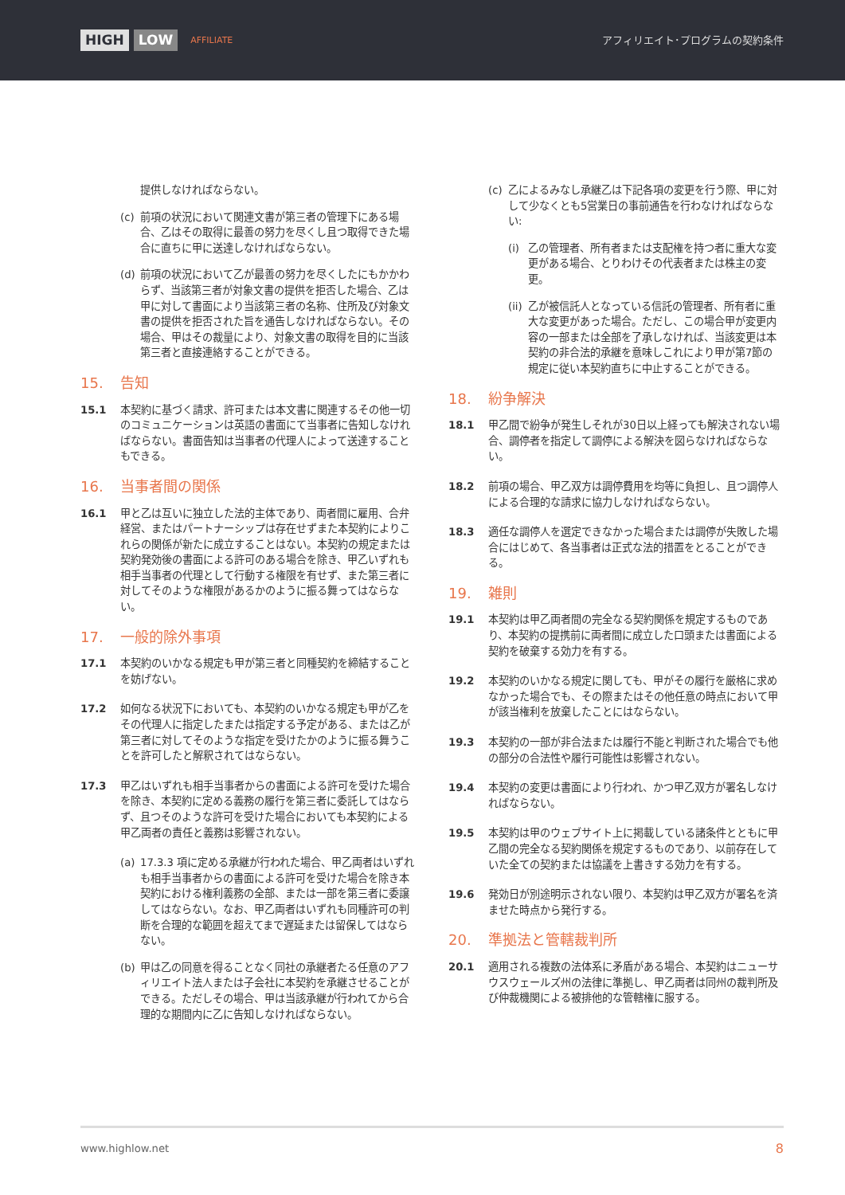HIGH LOW AFFILIATE
アフィリエイト･プログラムの契約条件
提供しなければならない。
(c) 前項の状況において関連文書が第三者の管理下にある場合、乙はその取得に最善の努力を尽くし且つ取得できた場合に直ちに甲に送達しなければならない。
(d) 前項の状況において乙が最善の努力を尽くしたにもかかわらず、当該第三者が対象文書の提供を拒否した場合、乙は甲に対して書面により当該第三者の名称、住所及び対象文書の提供を拒否された旨を通告しなければならない。その場合、甲はその裁量により、対象文書の取得を目的に当該第三者と直接連絡することができる。
15. 告知
15.1 本契約に基づく請求、許可または本文書に関連するその他一切のコミュニケーションは英語の書面にて当事者に告知しなければならない。書面告知は当事者の代理人によって送達することもできる。
16. 当事者間の関係
16.1 甲と乙は互いに独立した法的主体であり、両者間に雇用、合弁経営、またはパートナーシップは存在せずまた本契約によりこれらの関係が新たに成立することはない。本契約の規定または契約発効後の書面による許可のある場合を除き、甲乙いずれも相手当事者の代理として行動する権限を有せず、また第三者に対してそのような権限があるかのように振る舞ってはならない。
17. 一般的除外事項
17.1 本契約のいかなる規定も甲が第三者と同種契約を締結することを妨げない。
17.2 如何なる状況下においても、本契約のいかなる規定も甲が乙をその代理人に指定したまたは指定する予定がある、または乙が第三者に対してそのような指定を受けたかのように振る舞うことを許可したと解釈されてはならない。
17.3 甲乙はいずれも相手当事者からの書面による許可を受けた場合を除き、本契約に定める義務の履行を第三者に委託してはならず、且つそのような許可を受けた場合においても本契約による甲乙両者の責任と義務は影響されない。
(a) 17.3.3 項に定める承継が行われた場合、甲乙両者はいずれも相手当事者からの書面による許可を受けた場合を除き本契約における権利義務の全部、または一部を第三者に委譲してはならない。なお、甲乙両者はいずれも同種許可の判断を合理的な範囲を超えてまで遅延または留保してはならない。
(b) 甲は乙の同意を得ることなく同社の承継者たる任意のアフィリエイト法人または子会社に本契約を承継させることができる。ただしその場合、甲は当該承継が行われてから合理的な期間内に乙に告知しなければならない。
(c) 乙によるみなし承継乙は下記各項の変更を行う際、甲に対して少なくとも5営業日の事前通告を行わなければならない:
(i) 乙の管理者、所有者または支配権を持つ者に重大な変更がある場合、とりわけその代表者または株主の変更。
(ii)
乙が被信託人となっている信託の管理者、所有者に重大な変更があった場合。ただし、この場合甲が変更内容の一部または全部を了承しなければ、当該変更は本契約の非合法的承継を意味しこれにより甲が第7節の規定に従い本契約直ちに中止することができる。
18. 紛争解決
18.1 甲乙間で紛争が発生しそれが30日以上経っても解決されない場合、調停者を指定して調停による解決を図らなければならない。
18.2 前項の場合、甲乙双方は調停費用を均等に負担し、且つ調停人による合理的な請求に協力しなければならない。
18.3 適任な調停人を選定できなかった場合または調停が失敗した場合にはじめて、各当事者は正式な法的措置をとることができる。
19. 雑則
19.1 本契約は甲乙両者間の完全なる契約関係を規定するものであり、本契約の提携前に両者間に成立した口頭または書面による契約を破棄する効力を有する。
19.2 本契約のいかなる規定に関しても、甲がその履行を厳格に求めなかった場合でも、その際またはその他任意の時点において甲が該当権利を放棄したことにはならない。
19.3 本契約の一部が非合法または履行不能と判断された場合でも他の部分の合法性や履行可能性は影響されない。
19.4 本契約の変更は書面により行われ、かつ甲乙双方が署名しなければならない。
19.5 本契約は甲のウェブサイト上に掲載している諸条件とともに甲乙間の完全なる契約関係を規定するものであり、以前存在していた全ての契約または協議を上書きする効力を有する。
19.6 発効日が別途明示されない限り、本契約は甲乙双方が署名を済ませた時点から発行する。
20. 準拠法と管轄裁判所
20.1 適用される複数の法体系に矛盾がある場合、本契約はニューサウスウェールズ州の法律に準拠し、甲乙両者は同州の裁判所及び仲裁機関による被排他的な管轄権に服する。
www.highlow.net 8